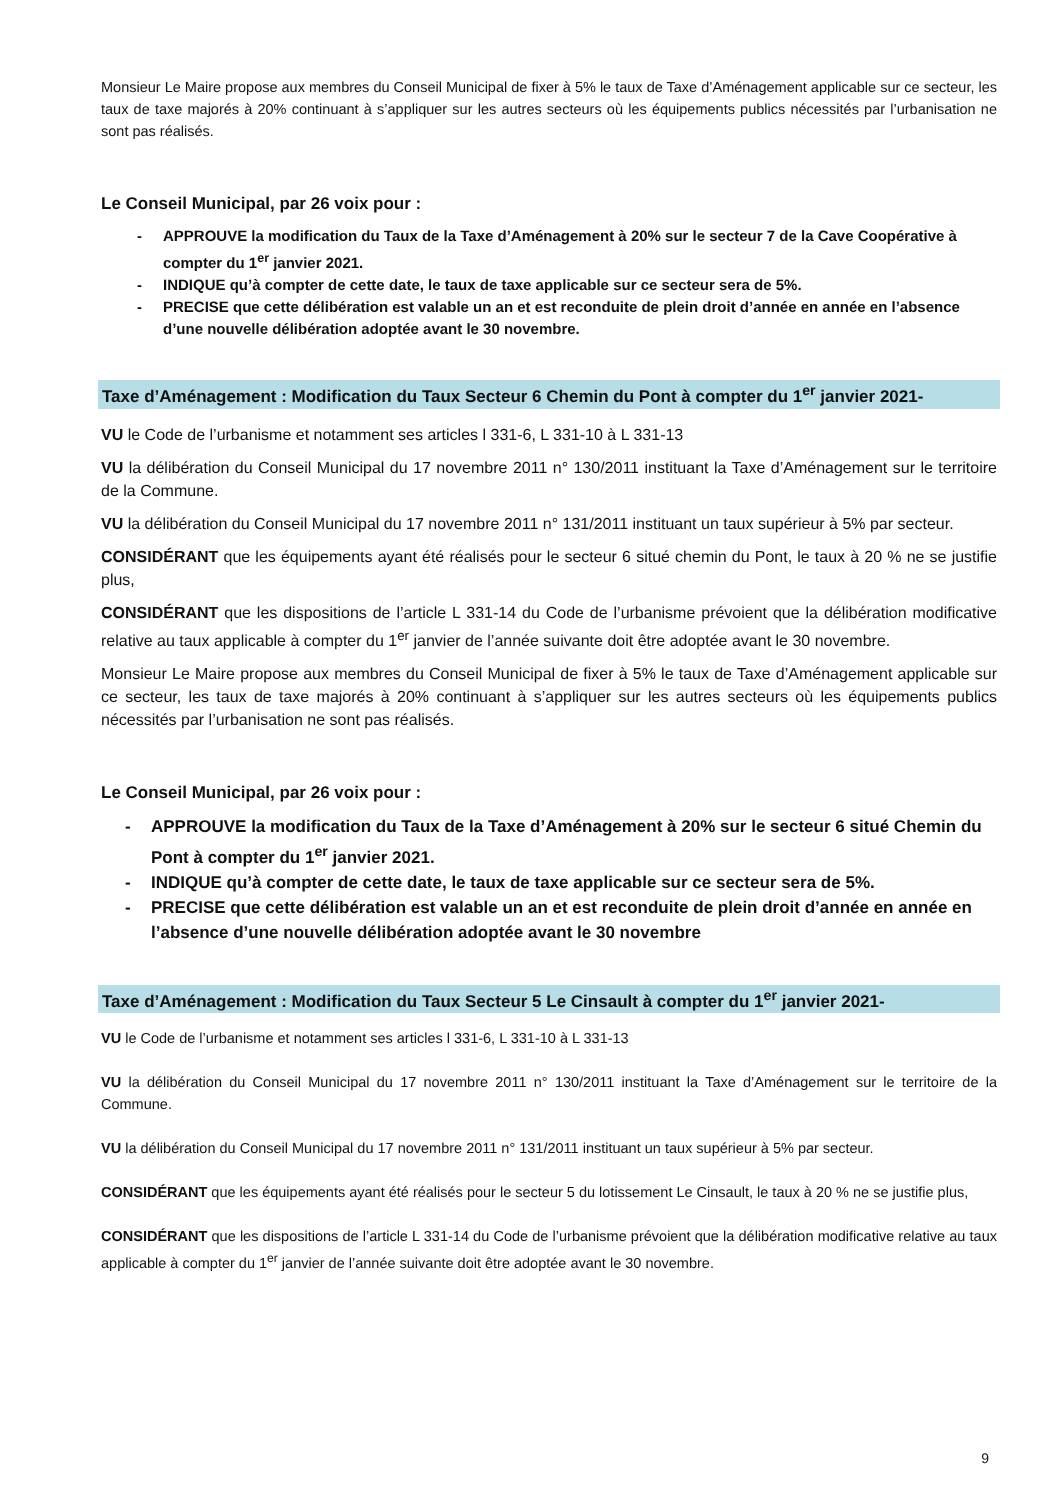Monsieur Le Maire propose aux membres du Conseil Municipal de fixer à 5% le taux de Taxe d’Aménagement applicable sur ce secteur, les taux de taxe majorés à 20% continuant à s’appliquer sur les autres secteurs où les équipements publics nécessités par l’urbanisation ne sont pas réalisés.
Le Conseil Municipal, par 26 voix pour :
- APPROUVE la modification du Taux de la Taxe d’Aménagement à 20% sur le secteur 7 de la Cave Coopérative à compter du 1<sup>er</sup> janvier 2021.
- INDIQUE qu’à compter de cette date, le taux de taxe applicable sur ce secteur sera de 5%.
- PRECISE que cette délibération est valable un an et est reconduite de plein droit d’année en année en l’absence d’une nouvelle délibération adoptée avant le 30 novembre.
Taxe d’Aménagement : Modification du Taux Secteur 6 Chemin du Pont à compter du 1<sup>er</sup> janvier 2021-
VU le Code de l’urbanisme et notamment ses articles l 331-6, L 331-10 à L 331-13
VU la délibération du Conseil Municipal du 17 novembre 2011 n° 130/2011 instituant la Taxe d’Aménagement sur le territoire de la Commune.
VU la délibération du Conseil Municipal du 17 novembre 2011 n° 131/2011 instituant un taux supérieur à 5% par secteur.
CONSIDÉRANT que les équipements ayant été réalisés pour le secteur 6 situé chemin du Pont, le taux à 20 % ne se justifie plus,
CONSIDÉRANT que les dispositions de l’article L 331-14 du Code de l’urbanisme prévoient que la délibération modificative relative au taux applicable à compter du 1<sup>er</sup> janvier de l’année suivante doit être adoptée avant le 30 novembre.
Monsieur Le Maire propose aux membres du Conseil Municipal de fixer à 5% le taux de Taxe d’Aménagement applicable sur ce secteur, les taux de taxe majorés à 20% continuant à s’appliquer sur les autres secteurs où les équipements publics nécessités par l’urbanisation ne sont pas réalisés.
Le Conseil Municipal, par 26 voix pour :
- APPROUVE la modification du Taux de la Taxe d’Aménagement à 20% sur le secteur 6 situé Chemin du Pont à compter du 1<sup>er</sup> janvier 2021.
- INDIQUE qu’à compter de cette date, le taux de taxe applicable sur ce secteur sera de 5%.
- PRECISE que cette délibération est valable un an et est reconduite de plein droit d’année en année en l’absence d’une nouvelle délibération adoptée avant le 30 novembre
Taxe d’Aménagement : Modification du Taux Secteur 5 Le Cinsault à compter du 1<sup>er</sup> janvier 2021-
VU le Code de l’urbanisme et notamment ses articles l 331-6, L 331-10 à L 331-13
VU la délibération du Conseil Municipal du 17 novembre 2011 n° 130/2011 instituant la Taxe d’Aménagement sur le territoire de la Commune.
VU la délibération du Conseil Municipal du 17 novembre 2011 n° 131/2011 instituant un taux supérieur à 5% par secteur.
CONSIDÉRANT que les équipements ayant été réalisés pour le secteur 5 du lotissement Le Cinsault, le taux à 20 % ne se justifie plus,
CONSIDÉRANT que les dispositions de l’article L 331-14 du Code de l’urbanisme prévoient que la délibération modificative relative au taux applicable à compter du 1<sup>er</sup> janvier de l’année suivante doit être adoptée avant le 30 novembre.
9